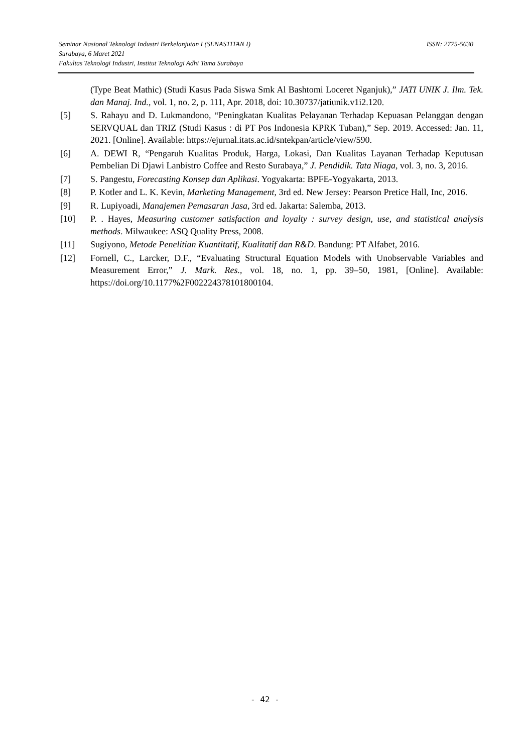ISSN: 2775-5630 Seminar Nasional Teknologi Industri Berkelanjutan I (SENASTITAN I)
Surabaya, 6 Maret 2021
Fakultas Teknologi Industri, Institut Teknologi Adhi Tama Surabaya
(Type Beat Mathic) (Studi Kasus Pada Siswa Smk Al Bashtomi Loceret Nganjuk),” JATI UNIK J. Ilm. Tek. dan Manaj. Ind., vol. 1, no. 2, p. 111, Apr. 2018, doi: 10.30737/jatiunik.v1i2.120.
[5] S. Rahayu and D. Lukmandono, “Peningkatan Kualitas Pelayanan Terhadap Kepuasan Pelanggan dengan SERVQUAL dan TRIZ (Studi Kasus : di PT Pos Indonesia KPRK Tuban),” Sep. 2019. Accessed: Jan. 11, 2021. [Online]. Available: https://ejurnal.itats.ac.id/sntekpan/article/view/590.
[6] A. DEWI R, “Pengaruh Kualitas Produk, Harga, Lokasi, Dan Kualitas Layanan Terhadap Keputusan Pembelian Di Djawi Lanbistro Coffee and Resto Surabaya,” J. Pendidik. Tata Niaga, vol. 3, no. 3, 2016.
[7] S. Pangestu, Forecasting Konsep dan Aplikasi. Yogyakarta: BPFE-Yogyakarta, 2013.
[8] P. Kotler and L. K. Kevin, Marketing Management, 3rd ed. New Jersey: Pearson Pretice Hall, Inc, 2016.
[9] R. Lupiyoadi, Manajemen Pemasaran Jasa, 3rd ed. Jakarta: Salemba, 2013.
[10] P. . Hayes, Measuring customer satisfaction and loyalty : survey design, use, and statistical analysis methods. Milwaukee: ASQ Quality Press, 2008.
[11] Sugiyono, Metode Penelitian Kuantitatif, Kualitatif dan R&D. Bandung: PT Alfabet, 2016.
[12] Fornell, C., Larcker, D.F., “Evaluating Structural Equation Models with Unobservable Variables and Measurement Error,” J. Mark. Res., vol. 18, no. 1, pp. 39–50, 1981, [Online]. Available: https://doi.org/10.1177%2F002224378101800104.
- 42 -